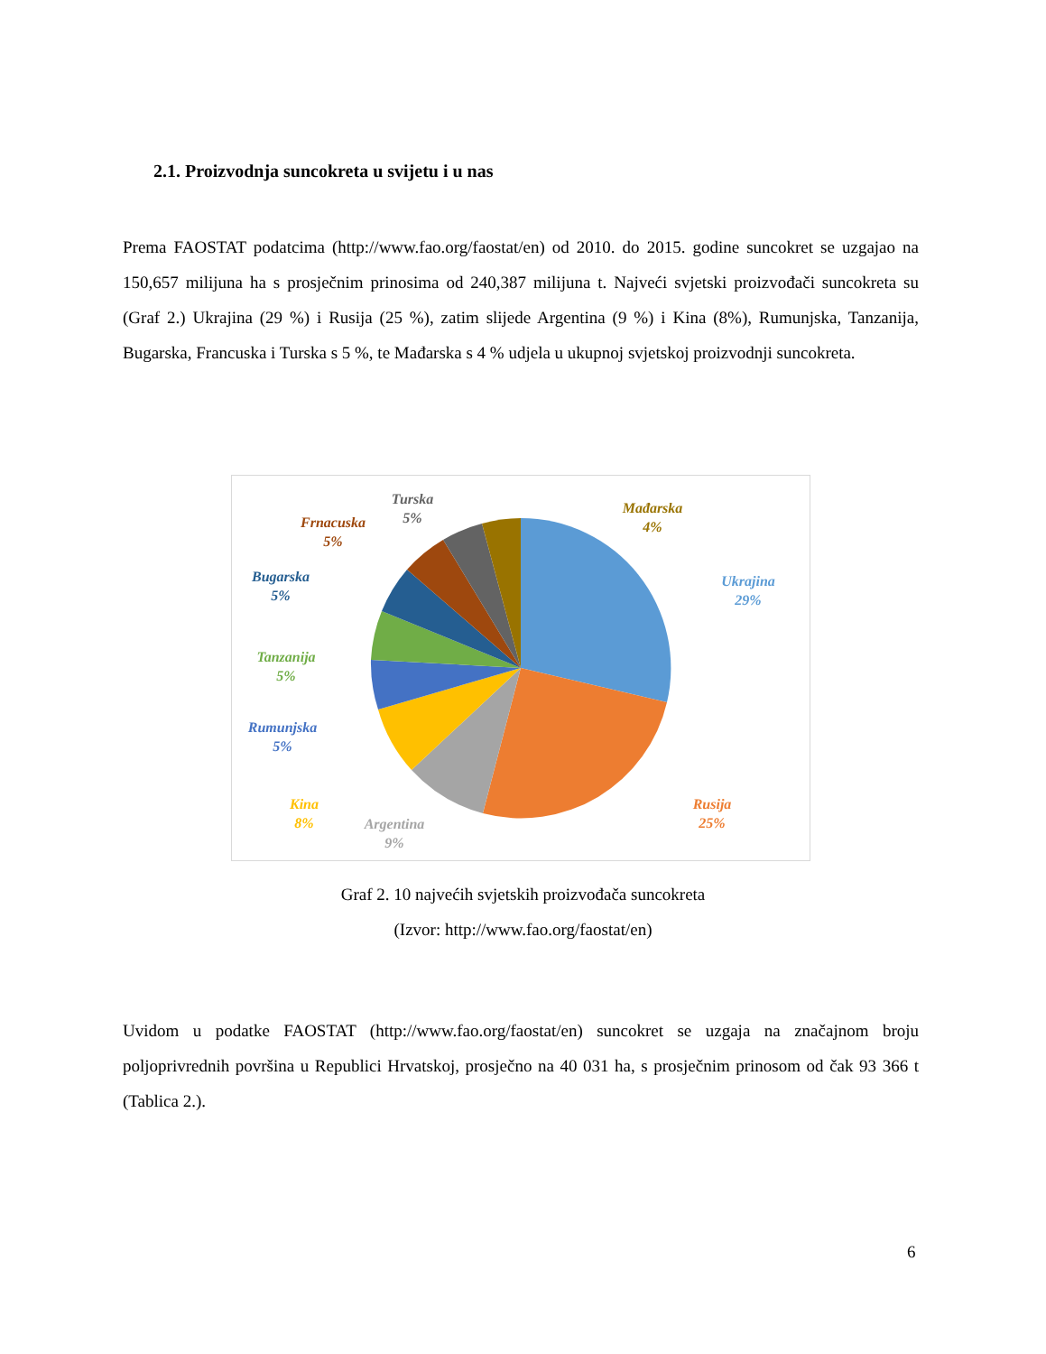2.1. Proizvodnja suncokreta u svijetu i u nas
Prema FAOSTAT podatcima (http://www.fao.org/faostat/en) od 2010. do 2015. godine suncokret se uzgajao na 150,657 milijuna ha s prosječnim prinosima od 240,387 milijuna t. Najveći svjetski proizvođači suncokreta su (Graf 2.) Ukrajina (29 %) i Rusija (25 %), zatim slijede Argentina (9 %) i Kina (8%), Rumunjska, Tanzanija, Bugarska, Francuska i Turska s 5 %, te Mađarska s 4 % udjela u ukupnoj svjetskoj proizvodnji suncokreta.
Ukrajina
29%
Rusija
25%
Argentina
9%
Kina
8%
Rumunjska
5%
Tanzanija
5%
Bugarska
5%
Frnacuska
5%
Turska
5%
Mađarska
4%
Graf 2. 10 najvećih svjetskih proizvođača suncokreta
(Izvor: http://www.fao.org/faostat/en)
Uvidom u podatke FAOSTAT (http://www.fao.org/faostat/en) suncokret se uzgaja na značajnom broju poljoprivrednih površina u Republici Hrvatskoj, prosječno na 40 031 ha, s prosječnim prinosom od čak 93 366 t (Tablica 2.).
6